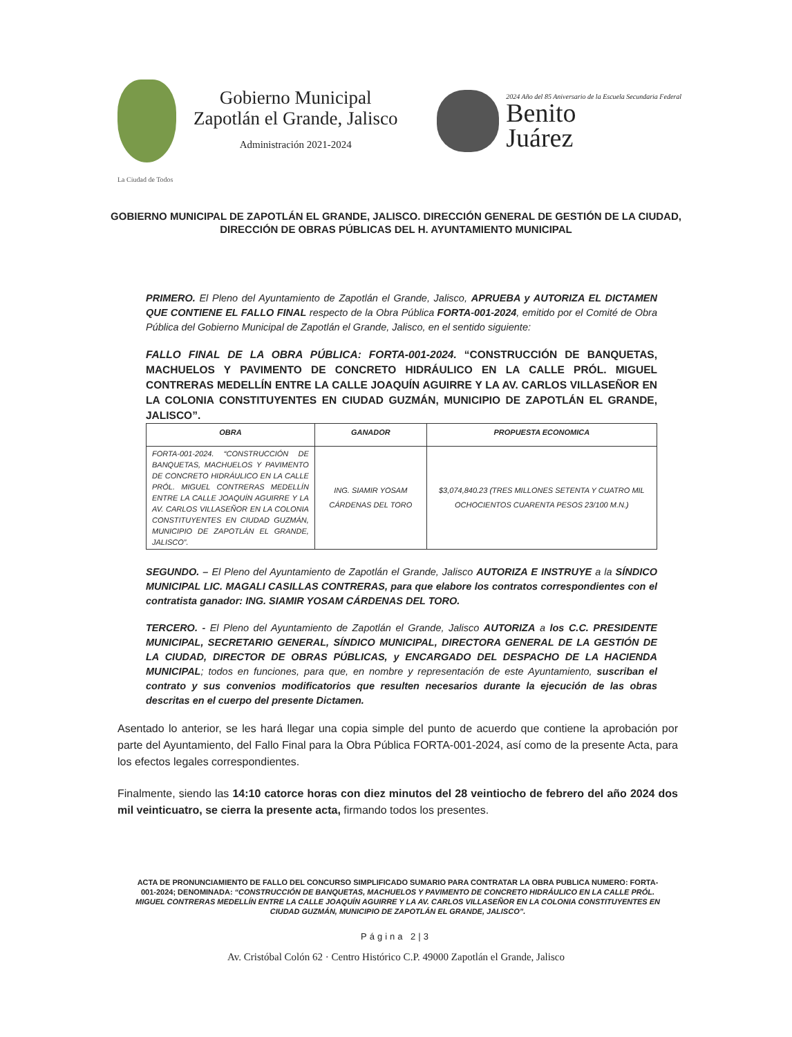Gobierno Municipal
Zapotlán el Grande, Jalisco
Administración 2021-2024
2024 Año del 85 Aniversario de la Escuela Secundaria Federal
Benito
Juárez
La Ciudad de Todos
GOBIERNO MUNICIPAL DE ZAPOTLÁN EL GRANDE, JALISCO. DIRECCIÓN GENERAL DE GESTIÓN DE LA CIUDAD, DIRECCIÓN DE OBRAS PÚBLICAS DEL H. AYUNTAMIENTO MUNICIPAL
PRIMERO. El Pleno del Ayuntamiento de Zapotlán el Grande, Jalisco, APRUEBA y AUTORIZA EL DICTAMEN QUE CONTIENE EL FALLO FINAL respecto de la Obra Pública FORTA-001-2024, emitido por el Comité de Obra Pública del Gobierno Municipal de Zapotlán el Grande, Jalisco, en el sentido siguiente:
FALLO FINAL DE LA OBRA PÚBLICA: FORTA-001-2024. “CONSTRUCCIÓN DE BANQUETAS, MACHUELOS Y PAVIMENTO DE CONCRETO HIDRÁULICO EN LA CALLE PRÓL. MIGUEL CONTRERAS MEDELLÍN ENTRE LA CALLE JOAQUÍN AGUIRRE Y LA AV. CARLOS VILLASEÑOR EN LA COLONIA CONSTITUYENTES EN CIUDAD GUZMÁN, MUNICIPIO DE ZAPOTLÁN EL GRANDE, JALISCO”.
| OBRA | GANADOR | PROPUESTA ECONOMICA |
| --- | --- | --- |
| FORTA-001-2024. “CONSTRUCCIÓN DE BANQUETAS, MACHUELOS Y PAVIMENTO DE CONCRETO HIDRÁULICO EN LA CALLE PRÓL. MIGUEL CONTRERAS MEDELLÍN ENTRE LA CALLE JOAQUÍN AGUIRRE Y LA AV. CARLOS VILLASEÑOR EN LA COLONIA CONSTITUYENTES EN CIUDAD GUZMÁN, MUNICIPIO DE ZAPOTLÁN EL GRANDE, JALISCO”. | ING. SIAMIR YOSAM CÁRDENAS DEL TORO | $3,074,840.23 (TRES MILLONES SETENTA Y CUATRO MIL OCHOCIENTOS CUARENTA PESOS 23/100 M.N.) |
SEGUNDO. – El Pleno del Ayuntamiento de Zapotlán el Grande, Jalisco AUTORIZA E INSTRUYE a la SÍNDICO MUNICIPAL LIC. MAGALI CASILLAS CONTRERAS, para que elabore los contratos correspondientes con el contratista ganador: ING. SIAMIR YOSAM CÁRDENAS DEL TORO.
TERCERO. - El Pleno del Ayuntamiento de Zapotlán el Grande, Jalisco AUTORIZA a los C.C. PRESIDENTE MUNICIPAL, SECRETARIO GENERAL, SÍNDICO MUNICIPAL, DIRECTORA GENERAL DE LA GESTIÓN DE LA CIUDAD, DIRECTOR DE OBRAS PÚBLICAS, y ENCARGADO DEL DESPACHO DE LA HACIENDA MUNICIPAL; todos en funciones, para que, en nombre y representación de este Ayuntamiento, suscriban el contrato y sus convenios modificatorios que resulten necesarios durante la ejecución de las obras descritas en el cuerpo del presente Dictamen.
Asentado lo anterior, se les hará llegar una copia simple del punto de acuerdo que contiene la aprobación por parte del Ayuntamiento, del Fallo Final para la Obra Pública FORTA-001-2024, así como de la presente Acta, para los efectos legales correspondientes.
Finalmente, siendo las 14:10 catorce horas con diez minutos del 28 veintiocho de febrero del año 2024 dos mil veinticuatro, se cierra la presente acta, firmando todos los presentes.
ACTA DE PRONUNCIAMIENTO DE FALLO DEL CONCURSO SIMPLIFICADO SUMARIO PARA CONTRATAR LA OBRA PUBLICA NUMERO: FORTA-001-2024; DENOMINADA: “CONSTRUCCIÓN DE BANQUETAS, MACHUELOS Y PAVIMENTO DE CONCRETO HIDRÁULICO EN LA CALLE PRÓL. MIGUEL CONTRERAS MEDELLÍN ENTRE LA CALLE JOAQUÍN AGUIRRE Y LA AV. CARLOS VILLASEÑOR EN LA COLONIA CONSTITUYENTES EN CIUDAD GUZMÁN, MUNICIPIO DE ZAPOTLÁN EL GRANDE, JALISCO”.
Página 2|3
Av. Cristóbal Colón 62 · Centro Histórico C.P. 49000 Zapotlán el Grande, Jalisco